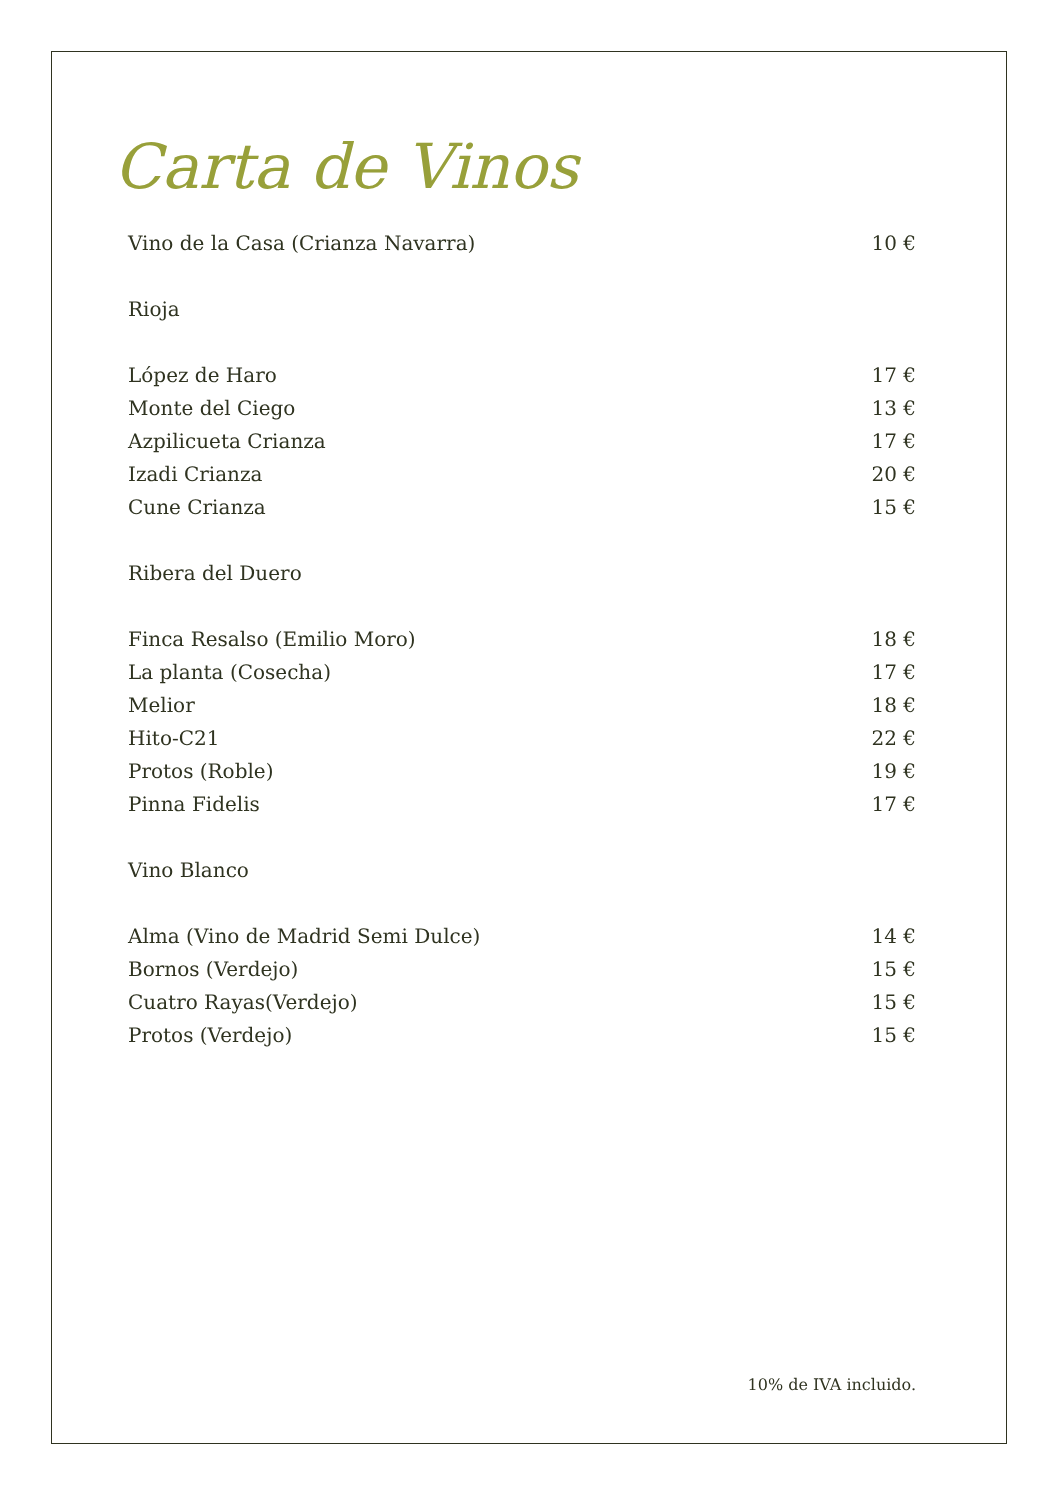Carta de Vinos
Vino de la Casa (Crianza Navarra) 10 €
Rioja
López de Haro 17 €
Monte del Ciego 13 €
Azpilicueta Crianza 17 €
Izadi Crianza 20 €
Cune Crianza 15 €
Ribera del Duero
Finca Resalso (Emilio Moro) 18 €
La planta (Cosecha) 17 €
Melior 18 €
Hito-C21 22 €
Protos (Roble) 19 €
Pinna Fidelis 17 €
Vino Blanco
Alma (Vino de Madrid Semi Dulce) 14 €
Bornos (Verdejo) 15 €
Cuatro Rayas(Verdejo) 15 €
Protos (Verdejo) 15 €
10% de IVA incluido.